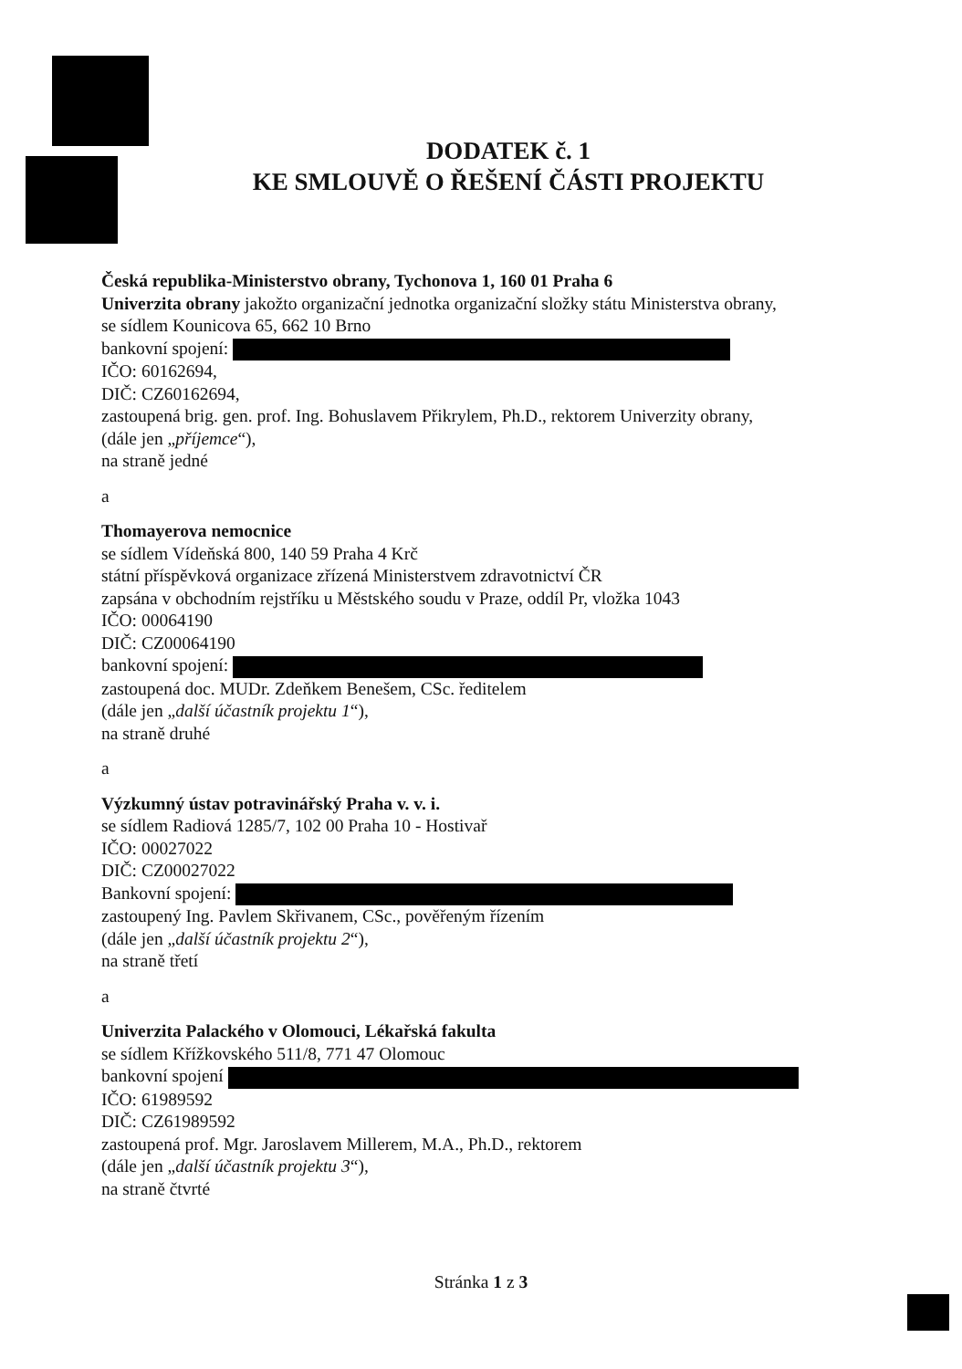DODATEK č. 1
KE SMLOUVĚ O ŘEŠENÍ ČÁSTI PROJEKTU
Česká republika-Ministerstvo obrany, Tychonova 1, 160 01 Praha 6
Univerzita obrany jakožto organizační jednotka organizační složky státu Ministerstva obrany,
se sídlem Kounicova 65, 662 10 Brno
bankovní spojení:
IČO: 60162694,
DIČ: CZ60162694,
zastoupená brig. gen. prof. Ing. Bohuslavem Přikrylem, Ph.D., rektorem Univerzity obrany,
(dále jen „příjemce“),
na straně jedné
a
Thomayerova nemocnice
se sídlem Vídeňská 800, 140 59 Praha 4 Krč
státní příspěvková organizace zřízená Ministerstvem zdravotnictví ČR
zapsána v obchodním rejstříku u Městského soudu v Praze, oddíl Pr, vložka 1043
IČO: 00064190
DIČ: CZ00064190
bankovní spojení:
zastoupená doc. MUDr. Zdeňkem Benešem, CSc. ředitelem
(dále jen „další účastník projektu 1“),
na straně druhé
a
Výzkumný ústav potravinářský Praha v. v. i.
se sídlem Radiová 1285/7, 102 00 Praha 10 - Hostivař
IČO: 00027022
DIČ: CZ00027022
Bankovní spojení:
zastoupený Ing. Pavlem Skřivanem, CSc., pověřeným řízením
(dále jen „další účastník projektu 2“),
na straně třetí
a
Univerzita Palackého v Olomouci, Lékařská fakulta
se sídlem Křížkovského 511/8, 771 47 Olomouc
bankovní spojení
IČO: 61989592
DIČ: CZ61989592
zastoupená prof. Mgr. Jaroslavem Millerem, M.A., Ph.D., rektorem
(dále jen „další účastník projektu 3“),
na straně čtvrté
Stránka 1 z 3